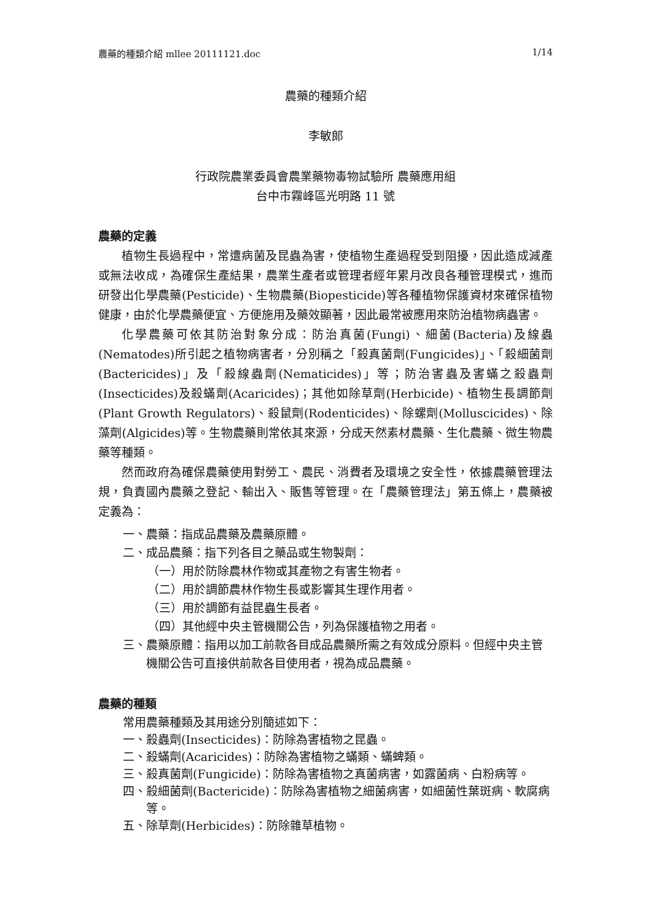農藥的種類介紹 mllee 20111121.doc 1/14
農藥的種類介紹
李敏郎
行政院農業委員會農業藥物毒物試驗所 農藥應用組
台中市霧峰區光明路 11 號
農藥的定義
植物生長過程中，常遭病菌及昆蟲為害，使植物生產過程受到阻擾，因此造成減產或無法收成，為確保生產結果，農業生產者或管理者經年累月改良各種管理模式，進而研發出化學農藥(Pesticide)、生物農藥(Biopesticide)等各種植物保護資材來確保植物健康，由於化學農藥便宜、方便施用及藥效顯著，因此最常被應用來防治植物病蟲害。
化學農藥可依其防治對象分成：防治真菌(Fungi)、細菌(Bacteria)及線蟲(Nematodes)所引起之植物病害者，分別稱之「殺真菌劑(Fungicides)」、「殺細菌劑(Bactericides)」及「殺線蟲劑(Nematicides)」等；防治害蟲及害蟎之殺蟲劑(Insecticides)及殺蟎劑(Acaricides)；其他如除草劑(Herbicide)、植物生長調節劑(Plant Growth Regulators)、殺鼠劑(Rodenticides)、除螺劑(Molluscicides)、除藻劑(Algicides)等。生物農藥則常依其來源，分成天然素材農藥、生化農藥、微生物農藥等種類。
然而政府為確保農藥使用對勞工、農民、消費者及環境之安全性，依據農藥管理法規，負責國內農藥之登記、輸出入、販售等管理。在「農藥管理法」第五條上，農藥被定義為：
一、農藥：指成品農藥及農藥原體。
二、成品農藥：指下列各目之藥品或生物製劑：
（一）用於防除農林作物或其產物之有害生物者。
（二）用於調節農林作物生長或影響其生理作用者。
（三）用於調節有益昆蟲生長者。
（四）其他經中央主管機關公告，列為保護植物之用者。
三、農藥原體：指用以加工前款各目成品農藥所需之有效成分原料。但經中央主管機關公告可直接供前款各目使用者，視為成品農藥。
農藥的種類
常用農藥種類及其用途分別簡述如下：
一、殺蟲劑(Insecticides)：防除為害植物之昆蟲。
二、殺蟎劑(Acaricides)：防除為害植物之蟎類、蟎蜱類。
三、殺真菌劑(Fungicide)：防除為害植物之真菌病害，如露菌病、白粉病等。
四、殺細菌劑(Bactericide)：防除為害植物之細菌病害，如細菌性葉斑病、軟腐病等。
五、除草劑(Herbicides)：防除雜草植物。